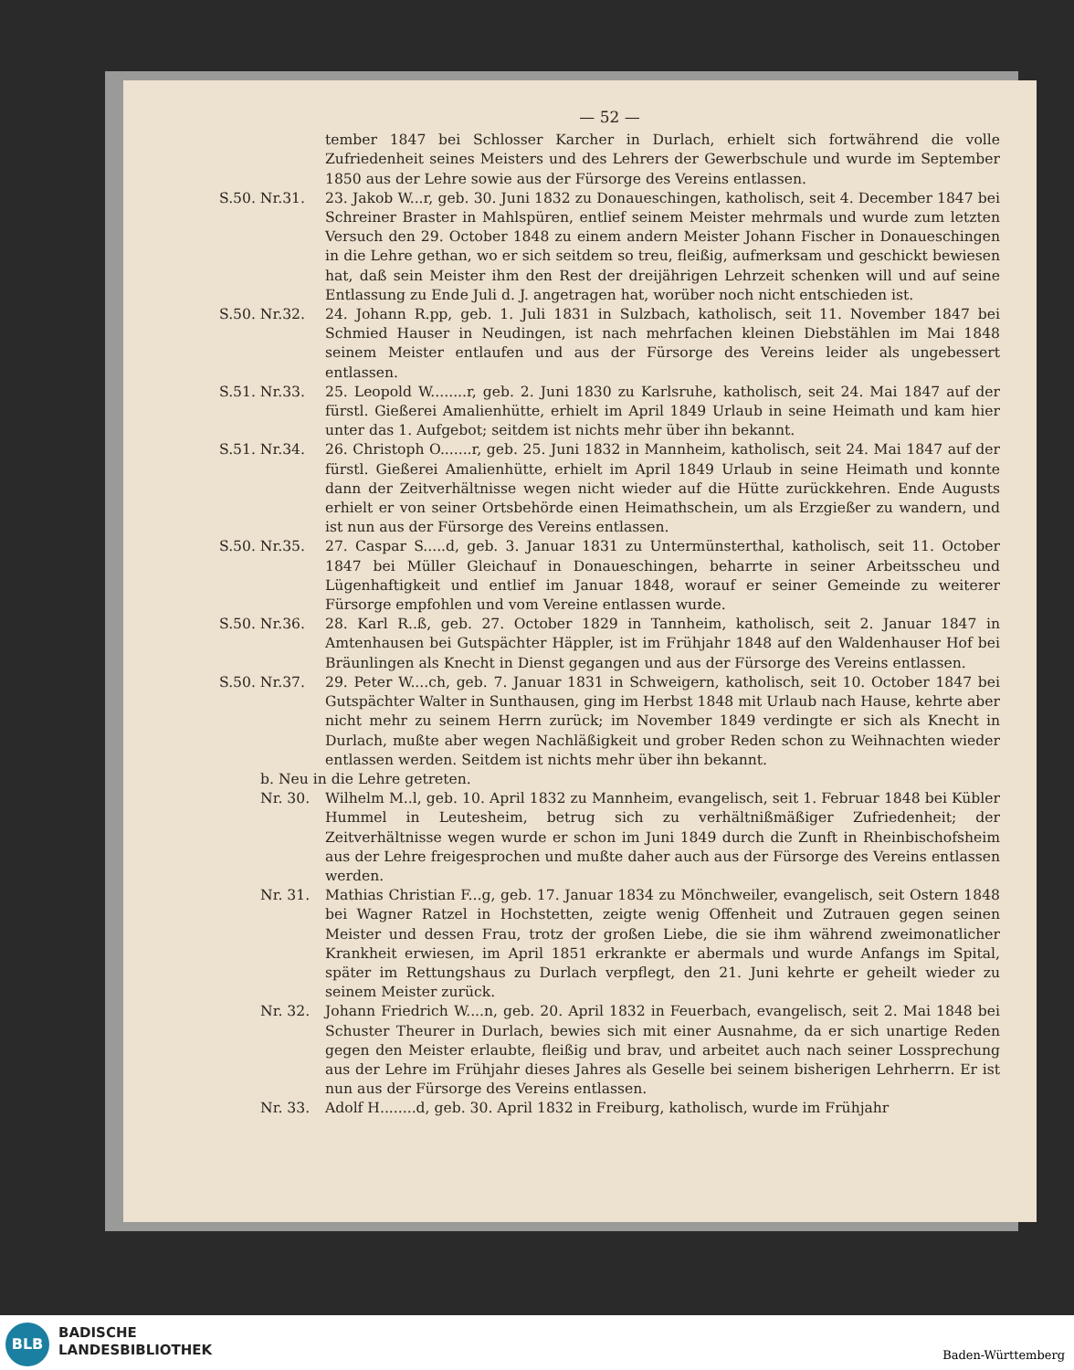— 52 —
tember 1847 bei Schlosser Karcher in Durlach, erhielt sich fortwährend die volle Zufriedenheit seines Meisters und des Lehrers der Gewerbschule und wurde im September 1850 aus der Lehre sowie aus der Fürsorge des Vereins entlassen.
S.50. Nr.31. 23. Jakob W...r, geb. 30. Juni 1832 zu Donaueschingen, katholisch, seit 4. December 1847 bei Schreiner Braster in Mahlspüren, entlief seinem Meister mehrmals und wurde zum letzten Versuch den 29. October 1848 zu einem andern Meister Johann Fischer in Donaueschingen in die Lehre gethan, wo er sich seitdem so treu, fleißig, aufmerksam und geschickt bewiesen hat, daß sein Meister ihm den Rest der dreijährigen Lehrzeit schenken will und auf seine Entlassung zu Ende Juli d. J. angetragen hat, worüber noch nicht entschieden ist.
S.50. Nr.32. 24. Johann R.pp, geb. 1. Juli 1831 in Sulzbach, katholisch, seit 11. November 1847 bei Schmied Hauser in Neudingen, ist nach mehrfachen kleinen Diebstählen im Mai 1848 seinem Meister entlaufen und aus der Fürsorge des Vereins leider als ungebessert entlassen.
S.51. Nr.33. 25. Leopold W........r, geb. 2. Juni 1830 zu Karlsruhe, katholisch, seit 24. Mai 1847 auf der fürstl. Gießerei Amalienhütte, erhielt im April 1849 Urlaub in seine Heimath und kam hier unter das 1. Aufgebot; seitdem ist nichts mehr über ihn bekannt.
S.51. Nr.34. 26. Christoph O.......r, geb. 25. Juni 1832 in Mannheim, katholisch, seit 24. Mai 1847 auf der fürstl. Gießerei Amalienhütte, erhielt im April 1849 Urlaub in seine Heimath und konnte dann der Zeitverhältnisse wegen nicht wieder auf die Hütte zurückkehren. Ende Augusts erhielt er von seiner Ortsbehörde einen Heimathschein, um als Erzgießer zu wandern, und ist nun aus der Fürsorge des Vereins entlassen.
S.50. Nr.35. 27. Caspar S.....d, geb. 3. Januar 1831 zu Untermünsterthal, katholisch, seit 11. October 1847 bei Müller Gleichauf in Donaueschingen, beharrte in seiner Arbeitsscheu und Lügenhaftigkeit und entlief im Januar 1848, worauf er seiner Gemeinde zu weiterer Fürsorge empfohlen und vom Vereine entlassen wurde.
S.50. Nr.36. 28. Karl R..ß, geb. 27. October 1829 in Tannheim, katholisch, seit 2. Januar 1847 in Amtenhausen bei Gutspächter Häppler, ist im Frühjahr 1848 auf den Waldenhauser Hof bei Bräunlingen als Knecht in Dienst gegangen und aus der Fürsorge des Vereins entlassen.
S.50. Nr.37. 29. Peter W....ch, geb. 7. Januar 1831 in Schweigern, katholisch, seit 10. October 1847 bei Gutspächter Walter in Sunthausen, ging im Herbst 1848 mit Urlaub nach Hause, kehrte aber nicht mehr zu seinem Herrn zurück; im November 1849 verdingte er sich als Knecht in Durlach, mußte aber wegen Nachläßigkeit und grober Reden schon zu Weihnachten wieder entlassen werden. Seitdem ist nichts mehr über ihn bekannt.
b. Neu in die Lehre getreten.
Nr. 30. Wilhelm M..l, geb. 10. April 1832 zu Mannheim, evangelisch, seit 1. Februar 1848 bei Kübler Hummel in Leutesheim, betrug sich zu verhältnißmäßiger Zufriedenheit; der Zeitverhältnisse wegen wurde er schon im Juni 1849 durch die Zunft in Rheinbischofsheim aus der Lehre freigesprochen und mußte daher auch aus der Fürsorge des Vereins entlassen werden.
Nr. 31. Mathias Christian F...g, geb. 17. Januar 1834 zu Mönchweiler, evangelisch, seit Ostern 1848 bei Wagner Ratzel in Hochstetten, zeigte wenig Offenheit und Zutrauen gegen seinen Meister und dessen Frau, trotz der großen Liebe, die sie ihm während zweimonatlicher Krankheit erwiesen, im April 1851 erkrankte er abermals und wurde Anfangs im Spital, später im Rettungshaus zu Durlach verpflegt, den 21. Juni kehrte er geheilt wieder zu seinem Meister zurück.
Nr. 32. Johann Friedrich W....n, geb. 20. April 1832 in Feuerbach, evangelisch, seit 2. Mai 1848 bei Schuster Theurer in Durlach, bewies sich mit einer Ausnahme, da er sich unartige Reden gegen den Meister erlaubte, fleißig und brav, und arbeitet auch nach seiner Lossprechung aus der Lehre im Frühjahr dieses Jahres als Geselle bei seinem bisherigen Lehrherrn. Er ist nun aus der Fürsorge des Vereins entlassen.
Nr. 33. Adolf H........d, geb. 30. April 1832 in Freiburg, katholisch, wurde im Frühjahr
BLB
BADISCHE
LANDESBIBLIOTHEK
Baden-Württemberg